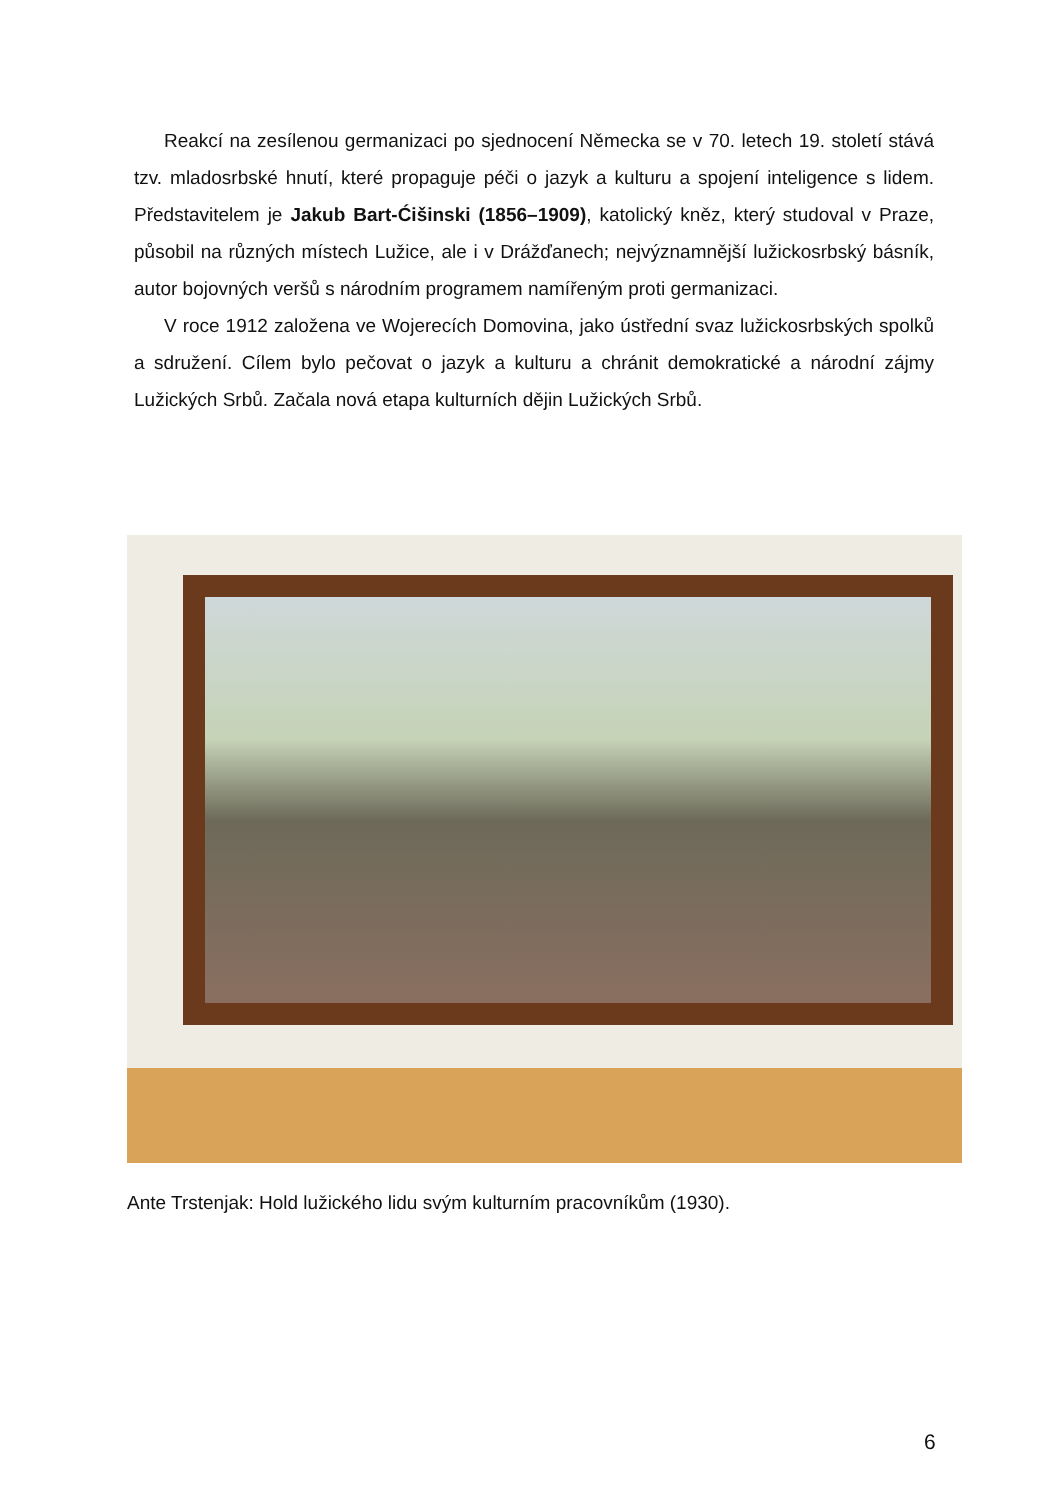Reakcí na zesílenou germanizaci po sjednocení Německa se v 70. letech 19. století stává tzv. mladosrbské hnutí, které propaguje péči o jazyk a kulturu a spojení inteligence s lidem. Představitelem je Jakub Bart-Ćišinski (1856–1909), katolický kněz, který studoval v Praze, působil na různých místech Lužice, ale i v Drážďanech; nejvýznamnější lužickosrbský básník, autor bojovných veršů s národním programem namířeným proti germanizaci.
V roce 1912 založena ve Wojerecích Domovina, jako ústřední svaz lužickosrbských spolků a sdružení. Cílem bylo pečovat o jazyk a kulturu a chránit demokratické a národní zájmy Lužických Srbů. Začala nová etapa kulturních dějin Lužických Srbů.
Ante Trstenjak: Hold lužického lidu svým kulturním pracovníkům (1930).
6